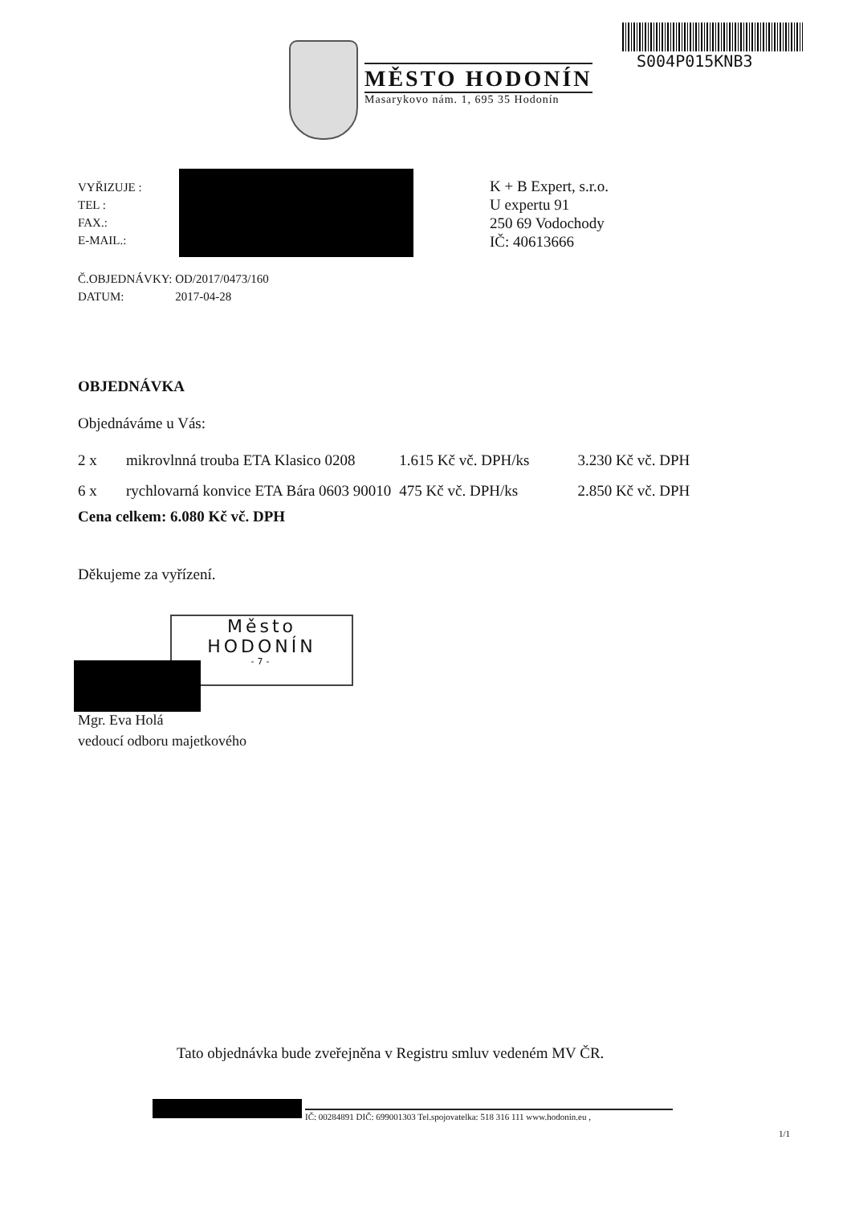S004P015KNB3
MĚSTO HODONÍN
Masarykovo nám. 1, 695 35 Hodonín
VYŘIZUJE :
TEL :
FAX.:
E-MAIL.:
K + B Expert, s.r.o.
U expertu 91
250 69 Vodochody
IČ: 40613666
Č.OBJEDNÁVKY: OD/2017/0473/160
DATUM: 2017-04-28
OBJEDNÁVKA
Objednáváme u Vás:
| 2 x | mikrovlnná trouba ETA Klasico 0208 | 1.615 Kč vč. DPH/ks | 3.230 Kč vč. DPH |
| 6 x | rychlovarná konvice ETA Bára 0603 90010 | 475 Kč vč. DPH/ks | 2.850 Kč vč. DPH |
Cena celkem: 6.080 Kč vč. DPH
Děkujeme za vyřízení.
Město
HODONÍN
-7-
Mgr. Eva Holá
vedoucí odboru majetkového
Tato objednávka bude zveřejněna v Registru smluv vedeném MV ČR.
IČ: 00284891 DIČ: 699001303 Tel.spojovatelka: 518 316 111 www.hodonin.eu ,
1/1